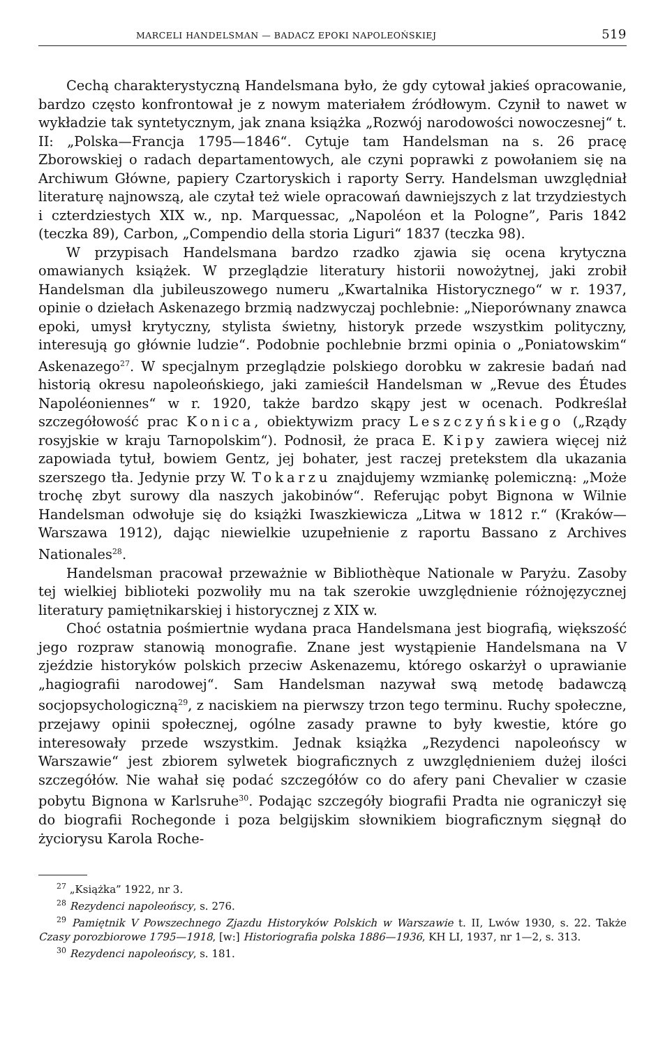MARCELI HANDELSMAN — BADACZ EPOKI NAPOLEOŃSKIEJ 519
Cechą charakterystyczną Handelsmana było, że gdy cytował jakieś opracowanie, bardzo często konfrontował je z nowym materiałem źródłowym. Czynił to nawet w wykładzie tak syntetycznym, jak znana książka „Rozwój narodowości nowoczesnej“ t. II: „Polska—Francja 1795—1846“. Cytuje tam Handelsman na s. 26 pracę Zborowskiej o radach departamentowych, ale czyni poprawki z powołaniem się na Archiwum Główne, papiery Czartoryskich i raporty Serry. Handelsman uwzględniał literaturę najnowszą, ale czytał też wiele opracowań dawniejszych z lat trzydziestych i czterdziestych XIX w., np. Marquessac, „Napoléon et la Pologne”, Paris 1842 (teczka 89), Carbon, „Compendio della storia Liguri“ 1837 (teczka 98).
W przypisach Handelsmana bardzo rzadko zjawia się ocena krytyczna omawianych książek. W przeglądzie literatury historii nowożytnej, jaki zrobił Handelsman dla jubileuszowego numeru „Kwartalnika Historycznego“ w r. 1937, opinie o dziełach Askenazego brzmią nadzwyczaj pochlebnie: „Nieporównany znawca epoki, umysł krytyczny, stylista świetny, historyk przede wszystkim polityczny, interesują go głównie ludzie“. Podobnie pochlebnie brzmi opinia o „Poniatowskim“ Askenazego<sup>27</sup>. W specjalnym przeglądzie polskiego dorobku w zakresie badań nad historią okresu napoleońskiego, jaki zamieścił Handelsman w „Revue des Études Napoléoniennes“ w r. 1920, także bardzo skąpy jest w ocenach. Podkreślał szczegółowość prac Konica, obiektywizm pracy Leszczyńskiego („Rządy rosyjskie w kraju Tarnopolskim“). Podnosił, że praca E. Kipy zawiera więcej niż zapowiada tytuł, bowiem Gentz, jej bohater, jest raczej pretekstem dla ukazania szerszego tła. Jedynie przy W. Tokarzu znajdujemy wzmiankę polemiczną: „Może trochę zbyt surowy dla naszych jakobinów“. Referując pobyt Bignona w Wilnie Handelsman odwołuje się do książki Iwaszkiewicza „Litwa w 1812 r.“ (Kraków—Warszawa 1912), dając niewielkie uzupełnienie z raportu Bassano z Archives Nationales<sup>28</sup>.
Handelsman pracował przeważnie w Bibliothèque Nationale w Paryżu. Zasoby tej wielkiej biblioteki pozwoliły mu na tak szerokie uwzględnienie różnojęzycznej literatury pamiętnikarskiej i historycznej z XIX w.
Choć ostatnia pośmiertnie wydana praca Handelsmana jest biografią, większość jego rozpraw stanowią monografie. Znane jest wystąpienie Handelsmana na V zjeździe historyków polskich przeciw Askenazemu, którego oskarżył o uprawianie „hagiografii narodowej“. Sam Handelsman nazywał swą metodę badawczą socjopsychologiczną<sup>29</sup>, z naciskiem na pierwszy trzon tego terminu. Ruchy społeczne, przejawy opinii społecznej, ogólne zasady prawne to były kwestie, które go interesowały przede wszystkim. Jednak książka „Rezydenci napoleońscy w Warszawie“ jest zbiorem sylwetek biograficznych z uwzględnieniem dużej ilości szczegółów. Nie wahał się podać szczegółów co do afery pani Chevalier w czasie pobytu Bignona w Karlsruhe<sup>30</sup>. Podając szczegóły biografii Pradta nie ograniczył się do biografii Rochegonde i poza belgijskim słownikiem biograficznym sięgnął do życiorysu Karola Roche-
<sup>27</sup> „Książka” 1922, nr 3.
<sup>28</sup> Rezydenci napoleońscy, s. 276.
<sup>29</sup> Pamiętnik V Powszechnego Zjazdu Historyków Polskich w Warszawie t. II, Lwów 1930, s. 22. Także Czasy porozbiorowe 1795—1918, [w:] Historiografia polska 1886—1936, KH LI, 1937, nr 1—2, s. 313.
<sup>30</sup> Rezydenci napoleońscy, s. 181.